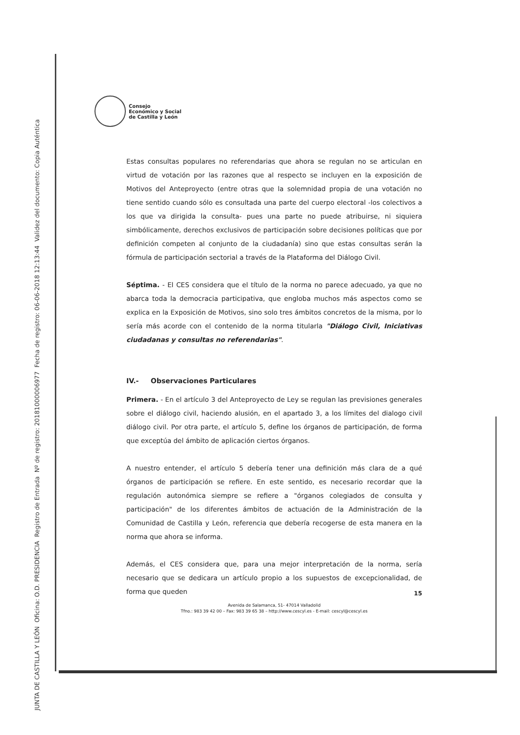JUNTA DE CASTILLA Y LEÓN Oficina: O.D. PRESIDENCIA Registro de Entrada Nº de registro: 20181000006977 Fecha de registro: 06-06-2018 12:13:44 Validez del documento: Copia Auténtica
Consejo
Económico y Social
de Castilla y León
Estas consultas populares no referendarias que ahora se regulan no se articulan en virtud de votación por las razones que al respecto se incluyen en la exposición de Motivos del Anteproyecto (entre otras que la solemnidad propia de una votación no tiene sentido cuando sólo es consultada una parte del cuerpo electoral -los colectivos a los que va dirigida la consulta- pues una parte no puede atribuirse, ni siquiera simbólicamente, derechos exclusivos de participación sobre decisiones políticas que por definición competen al conjunto de la ciudadanía) sino que estas consultas serán la fórmula de participación sectorial a través de la Plataforma del Diálogo Civil.
Séptima. - El CES considera que el título de la norma no parece adecuado, ya que no abarca toda la democracia participativa, que engloba muchos más aspectos como se explica en la Exposición de Motivos, sino solo tres ámbitos concretos de la misma, por lo sería más acorde con el contenido de la norma titularla "Diálogo Civil, Iniciativas ciudadanas y consultas no referendarias".
IV.- Observaciones Particulares
Primera. - En el artículo 3 del Anteproyecto de Ley se regulan las previsiones generales sobre el diálogo civil, haciendo alusión, en el apartado 3, a los límites del dialogo civil diálogo civil. Por otra parte, el artículo 5, define los órganos de participación, de forma que exceptúa del ámbito de aplicación ciertos órganos.
A nuestro entender, el artículo 5 debería tener una definición más clara de a qué órganos de participación se refiere. En este sentido, es necesario recordar que la regulación autonómica siempre se refiere a "órganos colegiados de consulta y participación" de los diferentes ámbitos de actuación de la Administración de la Comunidad de Castilla y León, referencia que debería recogerse de esta manera en la norma que ahora se informa.
Además, el CES considera que, para una mejor interpretación de la norma, sería necesario que se dedicara un artículo propio a los supuestos de excepcionalidad, de forma que queden
15
Avenida de Salamanca, 51- 47014 Valladolid
Tfno.: 983 39 42 00 – Fax: 983 39 65 38 – http://www.cescyl.es - E-mail: cescyl@cescyl.es